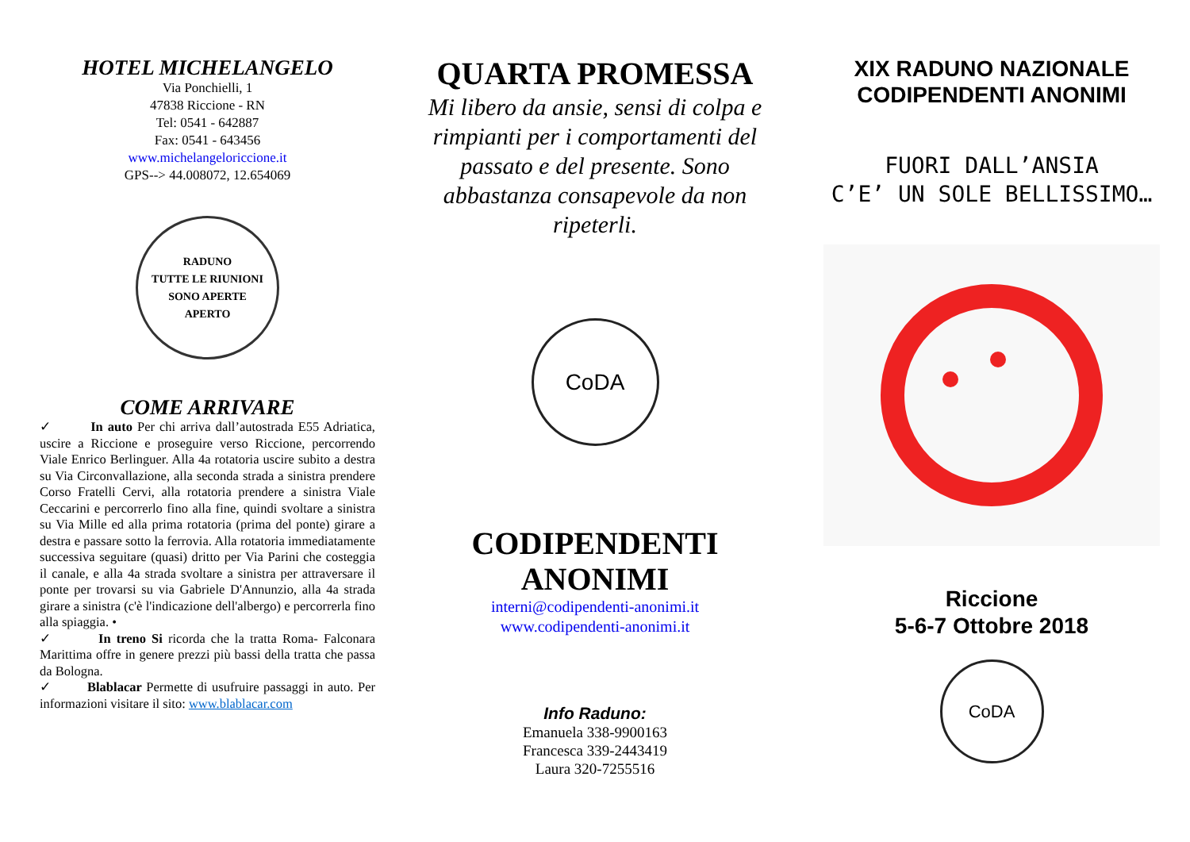HOTEL MICHELANGELO
Via Ponchielli, 1
47838 Riccione - RN
Tel: 0541 - 642887
Fax: 0541 - 643456
www.michelangeloriccione.it
GPS--> 44.008072, 12.654069
RADUNO
TUTTE LE RIUNIONI SONO APERTE
APERTO
COME ARRIVARE
✓ In auto Per chi arriva dall’autostrada E55 Adriatica, uscire a Riccione e proseguire verso Riccione, percorrendo Viale Enrico Berlinguer. Alla 4a rotatoria uscire subito a destra su Via Circonvallazione, alla seconda strada a sinistra prendere Corso Fratelli Cervi, alla rotatoria prendere a sinistra Viale Ceccarini e percorrerlo fino alla fine, quindi svoltare a sinistra su Via Mille ed alla prima rotatoria (prima del ponte) girare a destra e passare sotto la ferrovia. Alla rotatoria immediatamente successiva seguitare (quasi) dritto per Via Parini che costeggia il canale, e alla 4a strada svoltare a sinistra per attraversare il ponte per trovarsi su via Gabriele D'Annunzio, alla 4a strada girare a sinistra (c'è l'indicazione dell'albergo) e percorrerla fino alla spiaggia. •
✓ In treno Si ricorda che la tratta Roma- Falconara Marittima offre in genere prezzi più bassi della tratta che passa da Bologna.
✓ Blablacar Permette di usufruire passaggi in auto. Per informazioni visitare il sito: www.blablacar.com
QUARTA PROMESSA
Mi libero da ansie, sensi di colpa e rimpianti per i comportamenti del passato e del presente. Sono abbastanza consapevole da non ripeterli.
CoDA
CODIPENDENTI ANONIMI
interni@codipendenti-anonimi.it
www.codipendenti-anonimi.it
Info Raduno:
Emanuela 338-9900163
Francesca 339-2443419
Laura 320-7255516
XIX RADUNO NAZIONALE
CODIPENDENTI ANONIMI
FUORI DALL’ANSIA
C’E’ UN SOLE BELLISSIMO…
Riccione
5-6-7 Ottobre 2018
CoDA